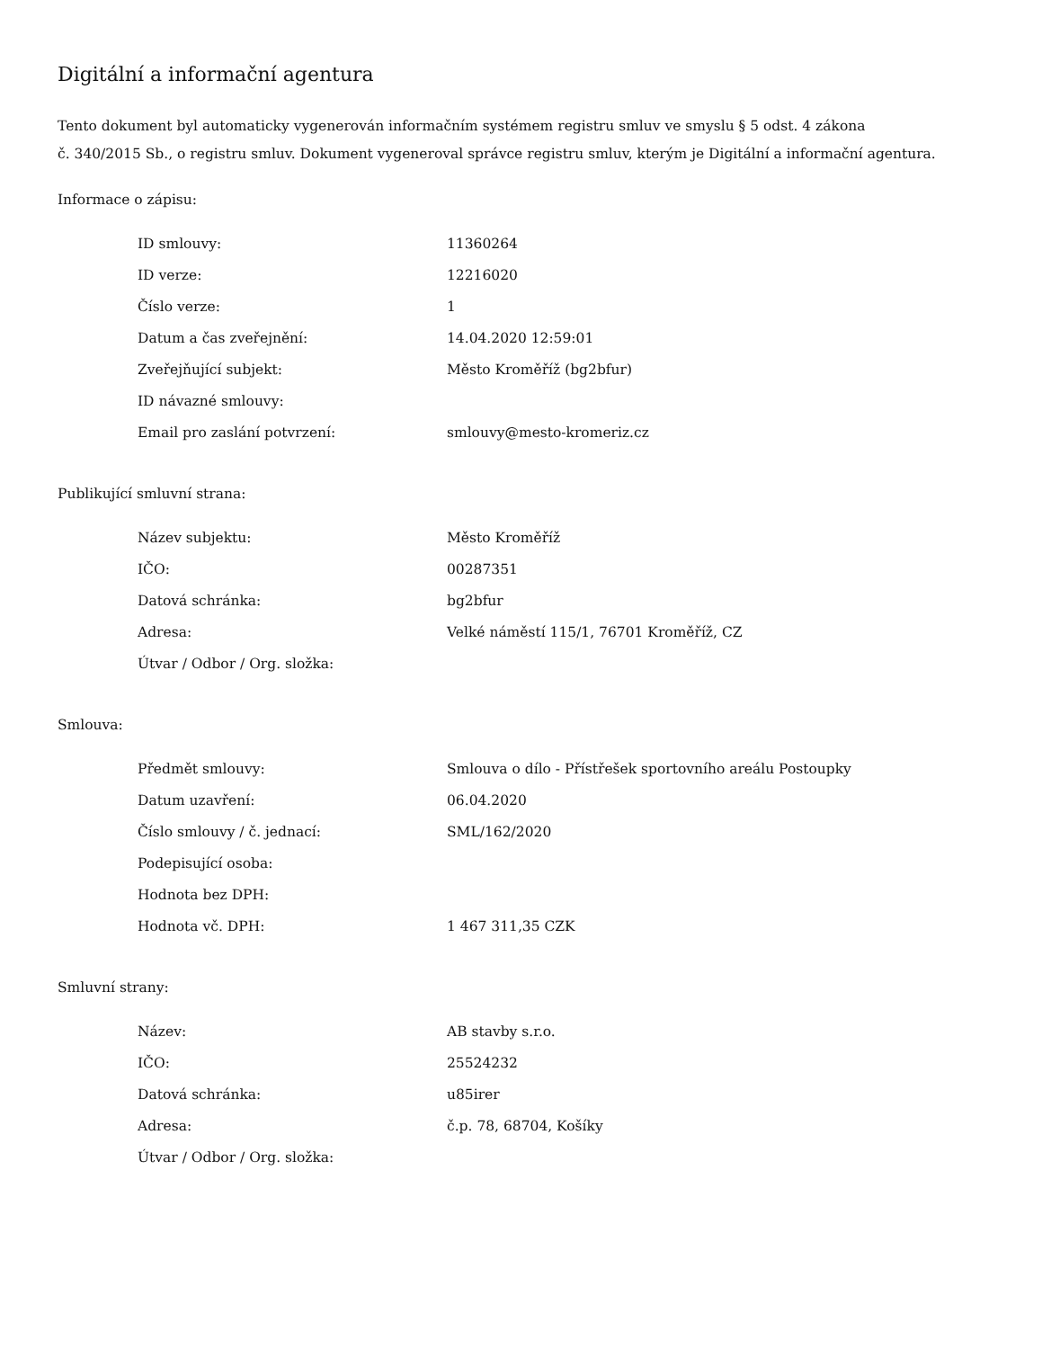Digitální a informační agentura
Tento dokument byl automaticky vygenerován informačním systémem registru smluv ve smyslu § 5 odst. 4 zákona
č. 340/2015 Sb., o registru smluv. Dokument vygeneroval správce registru smluv, kterým je Digitální a informační agentura.
Informace o zápisu:
| ID smlouvy: | 11360264 |
| ID verze: | 12216020 |
| Číslo verze: | 1 |
| Datum a čas zveřejnění: | 14.04.2020 12:59:01 |
| Zveřejňující subjekt: | Město Kroměříž (bg2bfur) |
| ID návazné smlouvy: | |
| Email pro zaslání potvrzení: | smlouvy@mesto-kromeriz.cz |
Publikující smluvní strana:
| Název subjektu: | Město Kroměříž |
| IČO: | 00287351 |
| Datová schránka: | bg2bfur |
| Adresa: | Velké náměstí 115/1, 76701 Kroměříž, CZ |
| Útvar / Odbor / Org. složka: | |
Smlouva:
| Předmět smlouvy: | Smlouva o dílo - Přístřešek sportovního areálu Postoupky |
| Datum uzavření: | 06.04.2020 |
| Číslo smlouvy / č. jednací: | SML/162/2020 |
| Podepisující osoba: | |
| Hodnota bez DPH: | |
| Hodnota vč. DPH: | 1 467 311,35 CZK |
Smluvní strany:
| Název: | AB stavby s.r.o. |
| IČO: | 25524232 |
| Datová schránka: | u85irer |
| Adresa: | č.p. 78, 68704, Košíky |
| Útvar / Odbor / Org. složka: | |